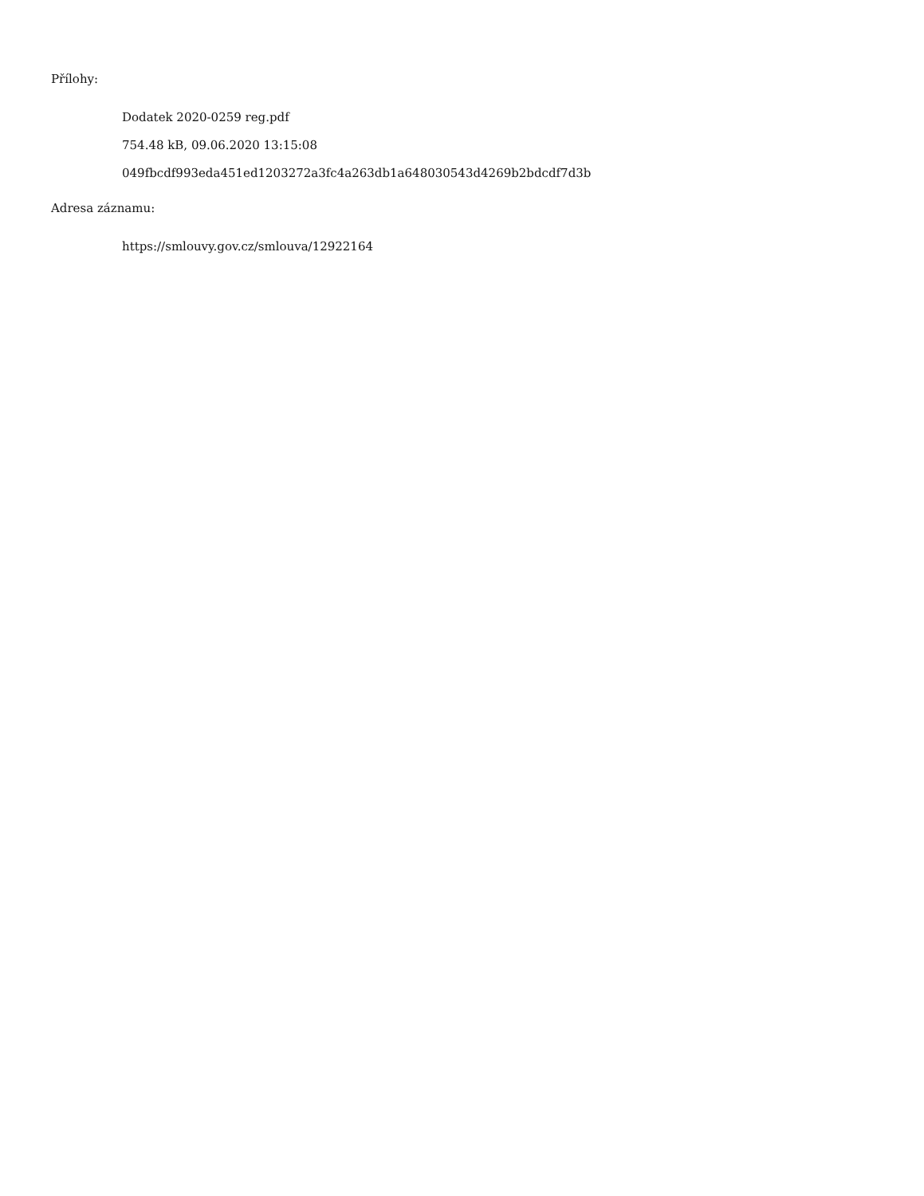Přílohy:
Dodatek 2020-0259 reg.pdf
754.48 kB, 09.06.2020 13:15:08
049fbcdf993eda451ed1203272a3fc4a263db1a648030543d4269b2bdcdf7d3b
Adresa záznamu:
https://smlouvy.gov.cz/smlouva/12922164